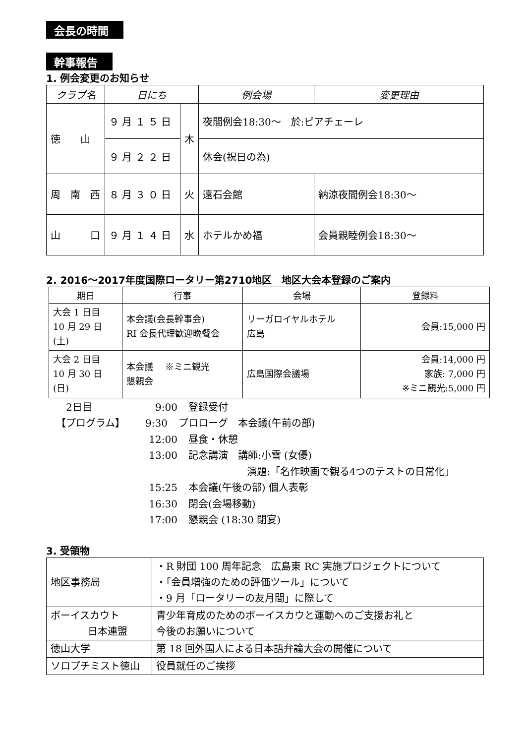会長の時間 幹事報告
1. 例会変更のお知らせ
| クラブ名 | 日にち | | 例会場 | 変更理由 |
| --- | --- | --- | --- | --- |
| 徳 山 | ９ 月 １ ５ 日 | 木 | 夜間例会18:30～ 於:ピアチェーレ | |
| | ９ 月 ２ ２ 日 | | 休会(祝日の為) | |
| 周 南 西 | ８ 月 ３ ０ 日 | 火 | 遠石会館 | 納涼夜間例会18:30～ |
| 山 口 | ９ 月 １ ４ 日 | 水 | ホテルかめ福 | 会員親睦例会18:30～ |
2. 2016～2017年度国際ロータリー第2710地区　地区大会本登録のご案内
| 期日 | 行事 | 会場 | 登録料 |
| --- | --- | --- | --- |
| 大会 1 日目 10 月 29 日(土) | 本会議(会長幹事会) RI 会長代理歓迎晩餐会 | リーガロイヤルホテル 広島 | 会員:15,000 円 |
| 大会 2 日目 10 月 30 日(日) | 本会議 ※ミニ観光 懇親会 | 広島国際会議場 | 会員:14,000 円 家族: 7,000 円 ※ミニ観光:5,000 円 |
2日目 9:00 登録受付
【プログラム】 9:30 プロローグ　本会議(午前の部)
12:00 昼食・休憩
13:00 記念講演　講師:小雪 (女優)
演題:「名作映画で観る4つのテストの日常化」
15:25 本会議(午後の部) 個人表彰
16:30 閉会(会場移動)
17:00 懇親会 (18:30 閉宴)
3. 受領物
| 地区事務局 | ・R 財団 100 周年記念 広島東 RC 実施プロジェクトについて ・「会員増強のための評価ツール」について ・9 月「ロータリーの友月間」に際して |
| ボーイスカウト 日本連盟 | 青少年育成のためのボーイスカウと運動へのご支援お礼と 今後のお願いについて |
| 徳山大学 | 第 18 回外国人による日本語弁論大会の開催について |
| ソロプチミスト徳山 | 役員就任のご挨拶 |